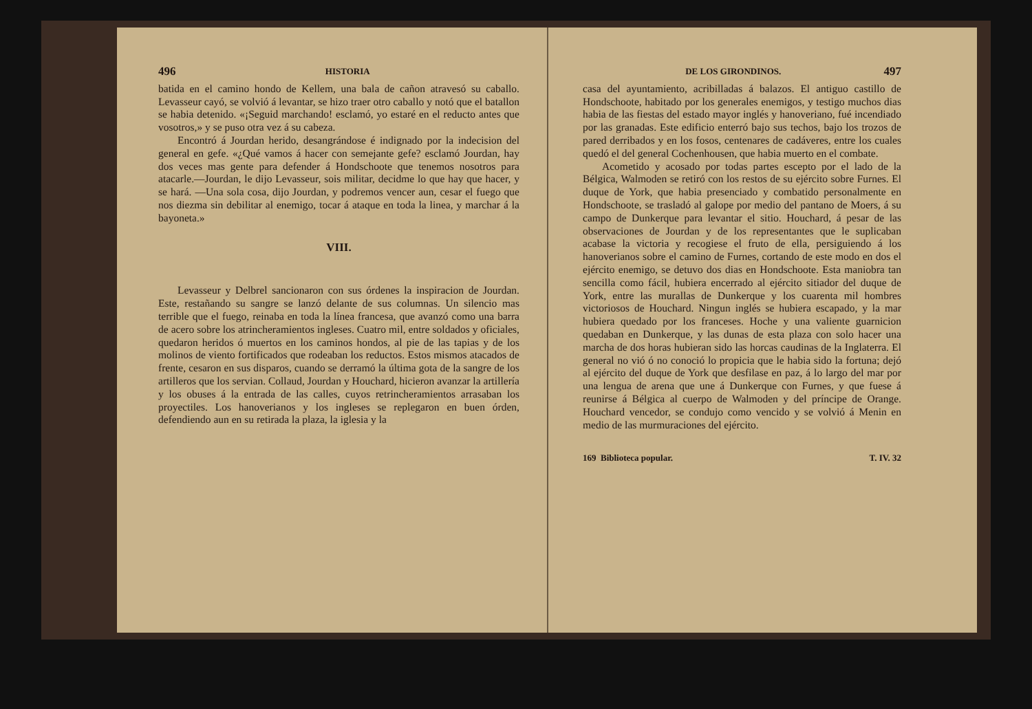496 HISTORIA
batida en el camino hondo de Kellem, una bala de cañon atravesó su caballo. Levasseur cayó, se volvió á levantar, se hizo traer otro caballo y notó que el batallon se habia detenido. «¡Seguid marchando! esclamó, yo estaré en el reducto antes que vosotros,» y se puso otra vez á su cabeza.
Encontró á Jourdan herido, desangrándose é indignado por la indecision del general en gefe. «¿Qué vamos á hacer con semejante gefe? esclamó Jourdan, hay dos veces mas gente para defender á Hondschoote que tenemos nosotros para atacarle.—Jourdan, le dijo Levasseur, sois militar, decidme lo que hay que hacer, y se hará. —Una sola cosa, dijo Jourdan, y podremos vencer aun, cesar el fuego que nos diezma sin debilitar al enemigo, tocar á ataque en toda la linea, y marchar á la bayoneta.»
VIII.
Levasseur y Delbrel sancionaron con sus órdenes la inspiracion de Jourdan. Este, restañando su sangre se lanzó delante de sus columnas. Un silencio mas terrible que el fuego, reinaba en toda la línea francesa, que avanzó como una barra de acero sobre los atrincheramientos ingleses. Cuatro mil, entre soldados y oficiales, quedaron heridos ó muertos en los caminos hondos, al pie de las tapias y de los molinos de viento fortificados que rodeaban los reductos. Estos mismos atacados de frente, cesaron en sus disparos, cuando se derramó la última gota de la sangre de los artilleros que los servian. Collaud, Jourdan y Houchard, hicieron avanzar la artillería y los obuses á la entrada de las calles, cuyos retrincheramientos arrasaban los proyectiles. Los hanoverianos y los ingleses se replegaron en buen órden, defendiendo aun en su retirada la plaza, la iglesia y la
DE LOS GIRONDINOS. 497
casa del ayuntamiento, acribilladas á balazos. El antiguo castillo de Hondschoote, habitado por los generales enemigos, y testigo muchos dias habia de las fiestas del estado mayor inglés y hanoveriano, fué incendiado por las granadas. Este edificio enterró bajo sus techos, bajo los trozos de pared derribados y en los fosos, centenares de cadáveres, entre los cuales quedó el del general Cochenhousen, que habia muerto en el combate.
Acometido y acosado por todas partes escepto por el lado de la Bélgica, Walmoden se retiró con los restos de su ejército sobre Furnes. El duque de York, que habia presenciado y combatido personalmente en Hondschoote, se trasladó al galope por medio del pantano de Moers, á su campo de Dunkerque para levantar el sitio. Houchard, á pesar de las observaciones de Jourdan y de los representantes que le suplicaban acabase la victoria y recogiese el fruto de ella, persiguiendo á los hanoverianos sobre el camino de Furnes, cortando de este modo en dos el ejército enemigo, se detuvo dos dias en Hondschoote. Esta maniobra tan sencilla como fácil, hubiera encerrado al ejército sitiador del duque de York, entre las murallas de Dunkerque y los cuarenta mil hombres victoriosos de Houchard. Ningun inglés se hubiera escapado, y la mar hubiera quedado por los franceses. Hoche y una valiente guarnicion quedaban en Dunkerque, y las dunas de esta plaza con solo hacer una marcha de dos horas hubieran sido las horcas caudinas de la Inglaterra. El general no vió ó no conoció lo propicia que le habia sido la fortuna; dejó al ejército del duque de York que desfilase en paz, á lo largo del mar por una lengua de arena que une á Dunkerque con Furnes, y que fuese á reunirse á Bélgica al cuerpo de Walmoden y del príncipe de Orange. Houchard vencedor, se condujo como vencido y se volvió á Menin en medio de las murmuraciones del ejército.
169 Biblioteca popular. T. IV. 32